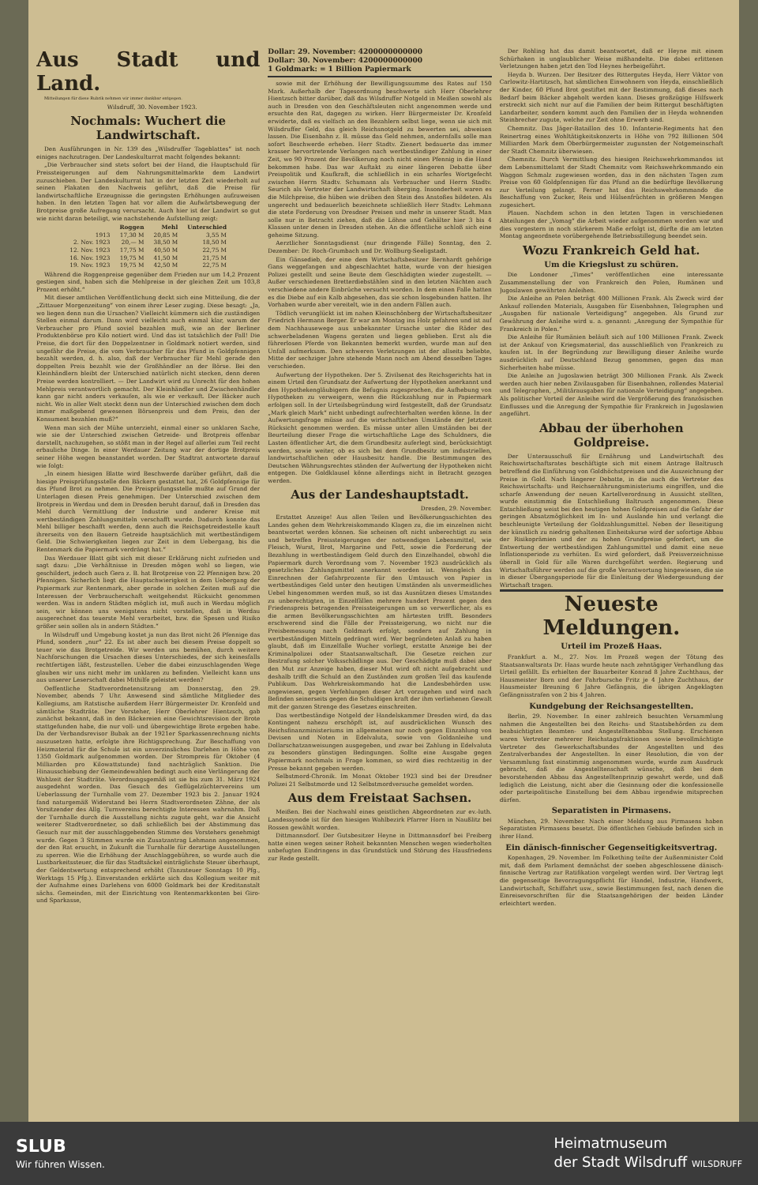Aus Stadt und Land.
Mitteilungen für diese Rubrik nehmen wir immer dankbar entgegen.
Wilsdruff, 30. November 1923.
Nochmals: Wuchert die Landwirtschaft.
Den Ausführungen in Nr. 139 des „Wilsdruffer Tageblattes“ ist noch einiges nachzutragen. Der Landeskulturrat macht folgendes bekannt:
„Die Verbraucher sind stets sofort bei der Hand, die Hauptschuld für Preissteigerungen auf dem Nahrungsmittelmarkte dem Landwirt zuzuschieben. Der Landeskulturrat hat in der letzten Zeit wiederholt auf seinen Plakaten den Nachweis geführt, daß die Preise für landwirtschaftliche Erzeugnisse die geringsten Erhöhungen aufzuweisen haben. In den letzten Tagen hat vor allem die Aufwärtsbewegung der Brotpreise große Aufregung verursacht. Auch hier ist der Landwirt so gut wie nicht daran beteiligt, wie nachstehende Aufstellung zeigt:
| | Roggen | Mehl | Unterschied |
| --- | --- | --- | --- |
| 1913 | 17,30 M | 20,85 M | 3,55 M |
| 2. Nov. 1923 | 20,— M | 38,50 M | 18,50 M |
| 12. Nov. 1923 | 17,75 M | 40,50 M | 22,75 M |
| 16. Nov. 1923 | 19,75 M | 41,50 M | 21,75 M |
| 19. Nov. 1923 | 19,75 M | 42,50 M | 22,75 M |
Während die Roggenpreise gegenüber dem Frieden nur um 14,2 Prozent gestiegen sind, haben sich die Mehlpreise in der gleichen Zeit um 103,8 Prozent erhöht.“
Mit dieser amtlichen Veröffentlichung deckt sich eine Mitteilung, die der „Zittauer Morgenzeitung“ von einem ihrer Leser zuging. Diese besagt: „Ja, wo liegen denn nun die Ursachen? Vielleicht kümmern sich die zuständigen Stellen einmal darum. Dann wird vielleicht auch einmal klar, warum der Verbraucher pro Pfund soviel bezahlen muß, wie an der Berliner Produktenbörse pro Kilo notiert wird. Und das ist tatsächlich der Fall! Die Preise, die dort für den Doppelzentner in Goldmark notiert werden, sind ungefähr die Preise, die vom Verbraucher für das Pfund in Goldpfennigen bezahlt werden, d. h. also, daß der Verbraucher für Mehl gerade den doppelten Preis bezahlt wie der Großhändler an der Börse. Bei den Kleinhändlern bleibt der Unterschied natürlich nicht stecken, denn deren Preise werden kontrolliert. — Der Landwirt wird zu Unrecht für den hohen Mehlpreis verantwortlich gemacht. Der Kleinhändler und Zwischenhändler kann gar nicht anders verkaufen, als wie er verkauft. Der Bäcker auch nicht. Wo in aller Welt steckt denn nun der Unterschied zwischen dem doch immer maßgebend gewesenen Börsenpreis und dem Preis, den der Konsument bezahlen muß?“
Wenn man sich der Mühe unterzieht, einmal einer so unklaren Sache, wie sie der Unterschied zwischen Getreide- und Brotpreis offenbar darstellt, nachzugehen, so stößt man in der Regel auf allerlei zum Teil recht erbauliche Dinge. In einer Werdauer Zeitung war der dortige Brotpreis seiner Höhe wegen beanstandet worden. Der Stadtrat antwortete darauf wie folgt:
„In einem hiesigen Blatte wird Beschwerde darüber geführt, daß die hiesige Preisprüfungsstelle den Bäckern gestattet hat, 26 Goldpfennige für das Pfund Brot zu nehmen. Die Preisprüfungsstelle mußte auf Grund der Unterlagen diesen Preis genehmigen. Der Unterschied zwischen dem Brotpreis in Werdau und dem in Dresden beruht darauf, daß in Dresden das Mehl durch Vermittlung der Industrie und anderer Kreise mit wertbeständigen Zahlungsmitteln verschafft wurde. Dadurch konnte das Mehl billiger beschafft werden, denn auch die Reichsgetreidestelle kauft ihrerseits von den Bauern Getreide hauptsächlich mit wertbeständigem Geld. Die Schwierigkeiten liegen zur Zeit in dem Uebergang, bis die Rentenmark die Papiermark verdrängt hat.“
Das Werdauer Blatt gibt sich mit dieser Erklärung nicht zufrieden und sagt dazu: „Die Verhältnisse in Dresden mögen wohl so liegen, wie geschildert, jedoch auch Gera z. B. hat Brotpreise von 22 Pfennigen bzw. 20 Pfennigen. Sicherlich liegt die Hauptschwierigkeit in dem Uebergang der Papiermark zur Rentenmark, aber gerade in solchen Zeiten muß auf die Interessen der Verbraucherschaft weitgehendst Rücksicht genommen werden. Was in andern Städten möglich ist, muß auch in Werdau möglich sein, wir können uns wenigstens nicht vorstellen, daß in Werdau ausgerechnet das teuerste Mehl verarbeitet, bzw. die Spesen und Risiko größer sein sollen als in andern Städten.“
In Wilsdruff und Umgebung kostet ja nun das Brot nicht 26 Pfennige das Pfund, sondern „nur“ 22. Es ist aber auch bei diesem Preise doppelt so teuer wie das Brotgetreide. Wir werden uns bemühen, durch weitere Nachforschungen die Ursachen dieses Unterschiedes, der sich keinesfalls rechtfertigen läßt, festzustellen. Ueber die dabei einzuschlagenden Wege glauben wir uns nicht mehr im unklaren zu befinden. Vielleicht kann uns aus unserer Leserschaft dabei Mithilfe geleistet werden?
Oeffentliche Stadtverordnetensitzung am Donnerstag, den 29. November, abends 7 Uhr. Anwesend sind sämtliche Mitglieder des Kollegiums, am Ratstische außerdem Herr Bürgermeister Dr. Kronfeld und sämtliche Stadträte. Der Vorsteher, Herr Oberlehrer Hientzsch, gab zunächst bekannt, daß in den Bäckereien eine Gewichtsrevision der Brote stattgefunden habe, die nur voll- und übergewichtige Brote ergeben habe. Da der Verbandsrevisor Bubak an der 1921er Sparkassenrechnung nichts auszusetzen hatte, erfolgte ihre Richtigsprechung. Zur Beschaffung von Heizmaterial für die Schule ist ein unverzinsliches Darlehen in Höhe von 1350 Goldmark aufgenommen worden. Der Strompreis für Oktober (4 Milliarden pro Kilowattstunde) fand nachträglich Sanktion. Die Hinausschiebung der Gemeindewahlen bedingt auch eine Verlängerung der Wahlzeit der Stadträte. Verordnungsgemäß ist sie bis zum 31. März 1924 ausgedehnt worden. Das Gesuch des Geflügelzüchtervereins um Ueberlassung der Turnhalle vom 27. Dezember 1923 bis 2. Januar 1924 fand naturgemäß Widerstand bei Herrn Stadtverordneten Zähne, der als Vorsitzender des Allg. Turnvereins berechtigte Interessen wahrnahm. Daß der Turnhalle durch die Ausstellung nichts zugute geht, war die Ansicht weiterer Stadtverordneter, so daß schließlich bei der Abstimmung das Gesuch nur mit der ausschlaggebenden Stimme des Vorstehers genehmigt wurde. Gegen 3 Stimmen wurde ein Zusatzantrag Lehmann angenommen, der den Rat ersucht, in Zukunft die Turnhalle für derartige Ausstellungen zu sperren. Wie die Erhöhung der Anschlaggebühren, so wurde auch die Lustbarkeitssteuer, die für das Stadtsäckel einträglichste Steuer überhaupt, der Geldentwertung entsprechend erhöht (Tanzsteuer Sonntags 10 Pfg., Werktags 15 Pfg.). Einverstanden erklärte sich das Kollegium weiter mit der Aufnahme eines Darlehens von 6000 Goldmark bei der Kreditanstalt sächs. Gemeinden, mit der Einrichtung von Rentenmarkkonten bei Giro- und Sparkasse,
Dollar: 29. November: 4200000000000
Dollar: 30. November: 4200000000000
1 Goldmark: = 1 Billion Papiermark
sowie mit der Erhöhung der Bewilligungssumme des Rates auf 150 Mark. Außerhalb der Tagesordnung beschwerte sich Herr Oberlehrer Hientzsch bitter darüber, daß das Wilsdruffer Notgeld in Meißen sowohl als auch in Dresden von den Geschäftsleuten nicht angenommen werde und ersuchte den Rat, dagegen zu wirken. Herr Bürgermeister Dr. Kronfeld erwiderte, daß es vielfach an den Bezahlern selbst liege, wenn sie sich mit Wilsdruffer Geld, das gleich Reichsnotgeld zu bewerten sei, abweisen lassen. Die Eisenbahn z. B. müsse das Geld nehmen, andernfalls solle man sofort Beschwerde erheben. Herr Stadtv. Zienert bedauerte das immer krasser hervortretende Verlangen nach wertbeständiger Zahlung in einer Zeit, wo 90 Prozent der Bevölkerung noch nicht einen Pfennig in die Hand bekommen habe. Das war Auftakt zu einer längeren Debatte über Preispolitik und Kaufkraft, die schließlich in ein scharfes Wortgefecht zwischen Herrn Stadtv. Schumann als Verbraucher und Herrn Stadtv. Seurich als Vertreter der Landwirtschaft überging. Insonderheit waren es die Milchpreise, die hüben wie drüben den Stein des Anstoßes bildeten. Als ungerecht und bedauerlich bezeichnete schließlich Herr Stadtv. Lehmann die stete Forderung von Dresdner Preisen und mehr in unserer Stadt. Man solle nur in Betracht ziehen, daß die Löhne und Gehälter hier 3 bis 4 Klassen unter denen in Dresden stehen. An die öffentliche schloß sich eine geheime Sitzung.
Aerztlicher Sonntagsdienst (nur dringende Fälle) Sonntag, den 2. Dezember: Dr. Roch-Grumbach und Dr. Wollburg-Seeligstadt.
Ein Gänsedieb, der eine dem Wirtschaftsbesitzer Bernhardt gehörige Gans weggefangen und abgeschlachtet hatte, wurde von der hiesigen Polizei gestellt und seine Beute dem Geschädigten wieder zugestellt. — Außer verschiedenen Bretterdiebstählen sind in den letzten Nächten auch verschiedene andere Einbrüche versucht worden. In dem einen Falle hatten es die Diebe auf ein Kalb abgesehen, das sie schon losgebunden hatten. Ihr Vorhaben wurde aber vereitelt, wie in den andern Fällen auch.
Tödlich verunglückt ist im nahen Kleinschönberg der Wirtschaftsbesitzer Friedrich Hermann Berger. Er war am Montag ins Holz gefahren und ist auf dem Nachhausewege aus unbekannter Ursache unter die Räder des schwerbeladenen Wagens geraten und liegen geblieben. Erst als die führerlosen Pferde von Bekannten bemerkt wurden, wurde man auf den Unfall aufmerksam. Den schweren Verletzungen ist der allseits beliebte, Mitte der sechziger Jahre stehende Mann noch am Abend desselben Tages verschieden.
Aufwertung der Hypotheken. Der 5. Zivilsenat des Reichsgerichts hat in einem Urteil den Grundsatz der Aufwertung der Hypotheken anerkannt und den Hypothekengläubigern die Befugnis zugesprochen, die Aufhebung von Hypotheken zu verweigern, wenn die Rückzahlung nur in Papiermark erfolgen soll. In der Urteilsbegründung wird festgestellt, daß der Grundsatz „Mark gleich Mark“ nicht unbedingt aufrechterhalten werden könne. In der Aufwertungsfrage müsse auf die wirtschaftlichen Umstände der Jetztzeit Rücksicht genommen werden. Es müsse unter allen Umständen bei der Beurteilung dieser Frage die wirtschaftliche Lage des Schuldners, die Lasten öffentlicher Art, die dem Grundbesitz auferlegt sind, berücksichtigt werden, sowie weiter, ob es sich bei dem Grundbesitz um industriellen, landwirtschaftlichen oder Hausbesitz handle. Die Bestimmungen des Deutschen Währungsrechtes ständen der Aufwertung der Hypotheken nicht entgegen. Die Goldklausel könne allerdings nicht in Betracht gezogen werden.
Aus der Landeshauptstadt.
Dresden, 29. November.
Erstattet Anzeige! Aus allen Teilen und Bevölkerungsschichten des Landes gehen dem Wehrkreiskommando Klagen zu, die im einzelnen nicht beantwortet werden können. Sie scheinen oft nicht unberechtigt zu sein und betreffen Preissteigerungen der notwendigen Lebensmittel, wie Fleisch, Wurst, Brot, Margarine und Fett, sowie die Forderung der Bezahlung in wertbeständigem Geld durch den Einzelhandel, obwohl die Papiermark durch Verordnung vom 7. November 1923 ausdrücklich als gesetzliches Zahlungsmittel anerkannt worden ist. Wenngleich das Einrechnen der Gefahrprozente für den Umtausch von Papier in wertbeständiges Geld unter den heutigen Umständen als unvermeidliches Uebel hingenommen werden muß, so ist das Ausnützen dieses Umstandes zu unberechtigten, in Einzelfällen mehrere hundert Prozent gegen den Friedenspreis betragenden Preissteigerungen um so verwerflicher, als es die armen Bevölkerungsschichten am härtesten trifft. Besonders erschwerend sind die Fälle der Preissteigerung, wo nicht nur die Preisbemessung nach Goldmark erfolgt, sondern auf Zahlung in wertbeständigen Mitteln gedrängt wird. Wer begründeten Anlaß zu haben glaubt, daß im Einzelfalle Wucher vorliegt, erstatte Anzeige bei der Kriminalpolizei oder Staatsanwaltschaft. Die Gesetze reichen zur Bestrafung solcher Volksschädlinge aus. Der Geschädigte muß dabei aber den Mut zur Anzeige haben, dieser Mut wird oft nicht aufgebracht und deshalb trifft die Schuld an den Zuständen zum großen Teil das kaufende Publikum. Das Wehrkreiskommando hat die Landesbehörden usw. angewiesen, gegen Verfehlungen dieser Art vorzugehen und wird nach Befinden seinerseits gegen die Schuldigen kraft der ihm verliehenen Gewalt mit der ganzen Strenge des Gesetzes einschreiten.
Das wertbeständige Notgeld der Handelskammer Dresden wird, da das Kontingent nahezu erschöpft ist, auf ausdrücklichen Wunsch des Reichsfinanzministeriums im allgemeinen nur noch gegen Einzahlung von Devisen und Noten in Edelvaluta, sowie von Goldanleihe und Dollarschatzanweisungen ausgegeben, und zwar bei Zahlung in Edelvaluta zu besonders günstigen Bedingungen. Sollte eine Ausgabe gegen Papiermark nochmals in Frage kommen, so wird dies rechtzeitig in der Presse bekannt gegeben werden.
Selbstmord-Chronik. Im Monat Oktober 1923 sind bei der Dresdner Polizei 21 Selbstmorde und 12 Selbstmordversuche gemeldet worden.
Aus dem Freistaat Sachsen.
Meißen. Bei der Nachwahl eines geistlichen Abgeordneten zur ev.-luth. Landessynode ist für den hiesigen Wahlbezirk Pfarrer Horn in Naußlitz bei Rossen gewählt worden.
Dittmannsdorf. Der Gutsbesitzer Heyne in Dittmannsdorf bei Freiberg hatte einen wegen seiner Roheit bekannten Menschen wegen wiederholten unbefugten Eindringens in das Grundstück und Störung des Hausfriedens zur Rede gestellt.
Der Rohling hat das damit beantwortet, daß er Heyne mit einem Schürhaken in unglaublicher Weise mißhandelte. Die dabei erlittenen Verletzungen haben jetzt den Tod Heynes herbeigeführt.
Heyda b. Wurzen. Der Besitzer des Rittergutes Heyda, Herr Viktor von Carlowitz-Hartitzsch, hat sämtlichen Einwohnern von Heyda, einschließlich der Kinder, 60 Pfund Brot gestiftet mit der Bestimmung, daß dieses nach Bedarf beim Bäcker abgeholt werden kann. Dieses großzügige Hilfswerk erstreckt sich nicht nur auf die Familien der beim Rittergut beschäftigten Landarbeiter, sondern kommt auch den Familien der in Heyda wohnenden Steinbrecher zugute, welche zur Zeit ohne Erwerb sind.
Chemnitz. Das Jäger-Bataillon des 10. Infanterie-Regiments hat den Reinertrag eines Wohltätigkeitskonzerts in Höhe von 792 Billionen 504 Milliarden Mark dem Oberbürgermeister zugunsten der Notgemeinschaft der Stadt Chemnitz überwiesen.
Chemnitz. Durch Vermittlung des hiesigen Reichswehrkommandos ist dem Lebensmittelamt der Stadt Chemnitz vom Reichswehrkommando ein Waggon Schmalz zugewiesen worden, das in den nächsten Tagen zum Preise von 60 Goldpfennigen für das Pfund an die bedürftige Bevölkerung zur Verteilung gelangt. Ferner hat das Reichswehrkommando die Beschaffung von Zucker, Reis und Hülsenfrüchten in größeren Mengen zugesichert.
Plauen. Nachdem schon in den letzten Tagen in verschiedenen Abteilungen der „Vomag“ die Arbeit wieder aufgenommen worden war und dies vorgestern in noch stärkerem Maße erfolgt ist, dürfte die am letzten Montag angeordnete vorübergehende Betriebsstillegung beendet sein.
Wozu Frankreich Geld hat.
Um die Kriegslust zu schüren.
Die Londoner „Times“ veröffentlichen eine interessante Zusammenstellung der von Frankreich den Polen, Rumänen und Jugoslawen gewährten Anleihen.
Die Anleihe an Polen beträgt 400 Millionen Frank. Als Zweck wird der Ankauf rollenden Materials, Ausgaben für Eisenbahnen, Telegraphen und „Ausgaben für nationale Verteidigung“ angegeben. Als Grund zur Gewährung der Anleihe wird u. a. genannt: „Anregung der Sympathie für Frankreich in Polen.“
Die Anleihe für Rumänien beläuft sich auf 100 Millionen Frank. Zweck ist der Ankauf von Kriegsmaterial, das ausschließlich von Frankreich zu kaufen ist. In der Begründung zur Bewilligung dieser Anleihe wurde ausdrücklich auf Deutschland Bezug genommen, gegen das man Sicherheiten habe müsse.
Die Anleihe an Jugoslawien beträgt 300 Millionen Frank. Als Zweck werden auch hier neben Zivilausgaben für Eisenbahnen, rollendes Material und Telegraphen, „Militärausgaben für nationale Verteidigung“ angegeben. Als politischer Vorteil der Anleihe wird die Vergrößerung des französischen Einflusses und die Anregung der Sympathie für Frankreich in Jugoslawien angeführt.
Abbau der überhohen Goldpreise.
Der Unterausschuß für Ernährung und Landwirtschaft des Reichswirtschaftsrates beschäftigte sich mit einem Antrage Baltrusch betreffend die Einführung von Goldhöchstpreisen und die Auszeichnung der Preise in Gold. Nach längerer Debatte, in die auch die Vertreter des Reichswirtschafts- und Reichsernährungsministeriums eingriffen, und die scharfe Anwendung der neuen Kartellverordnung in Aussicht stellten, wurde einstimmig die Entschließung Baltrusch angenommen. Diese Entschließung weist bei den heutigen hohen Goldpreisen auf die Gefahr der geringen Absatzmöglichkeit im In- und Auslande hin und verlangt die beschleunigte Verteilung der Goldzahlungsmittel. Neben der Beseitigung der künstlich zu niedrig gehaltenen Einheitskurse wird der sofortige Abbau der Risikoprämien und der zu hohen Grundpreise gefordert, um die Entwertung der wertbeständigen Zahlungsmittel und damit eine neue Inflationsperiode zu verhüten. Es wird gefordert, daß Preisverzeichnisse überall in Gold für alle Waren durchgeführt werden. Regierung und Wirtschaftsführer werden auf die große Verantwortung hingewiesen, die sie in dieser Übergangsperiode für die Einleitung der Wiedergesundung der Wirtschaft tragen.
Neueste Meldungen.
Urteil im Prozeß Haas.
Frankfurt a. M., 27. Nov. Im Prozeß wegen der Tötung des Staatsanwaltsrats Dr. Haas wurde heute nach zehntägiger Verhandlung das Urteil gefällt. Es erhielten der Bauarbeiter Konrad 8 Jahre Zuchthaus, der Hausmeister Born und der Fahrbursche Fritz je 4 Jahre Zuchthaus, der Hausmeister Breuning 6 Jahre Gefängnis, die übrigen Angeklagten Gefängnisstrafen von 2 bis 4 Jahren.
Kundgebung der Reichsangestellten.
Berlin, 29. November. In einer zahlreich besuchten Versammlung nahmen die Angestellten bei den Reichs- und Staatsbehörden zu dem beabsichtigten Beamten- und Angestelltenabbau Stellung. Erschienen waren Vertreter mehrerer Reichstagsfraktionen sowie bevollmächtigte Vertreter des Gewerkschaftsbundes der Angestellten und des Zentralverbandes der Angestellten. In einer Resolution, die von der Versammlung fast einstimmig angenommen wurde, wurde zum Ausdruck gebracht, daß die Angestelltenschaft wünsche, daß bei dem bevorstehenden Abbau das Angestelltenprinzip gewahrt werde, und daß lediglich die Leistung, nicht aber die Gesinnung oder die konfessionelle oder parteipolitische Einstellung bei dem Abbau irgendwie mitsprechen dürfen.
Separatisten in Pirmasens.
München, 29. November. Nach einer Meldung aus Pirmasens haben Separatisten Pirmasens besetzt. Die öffentlichen Gebäude befinden sich in ihrer Hand.
Ein dänisch-finnischer Gegenseitigkeitsvertrag.
Kopenhagen, 29. November. Im Folkething teilte der Außenminister Cold mit, daß dem Parlament demnächst der soeben abgeschlossene dänisch-finnische Vertrag zur Ratifikation vorgelegt werden wird. Der Vertrag legt die gegenseitige Bevorzugungspflicht für Handel, Industrie, Handwerk, Landwirtschaft, Schiffahrt usw., sowie Bestimmungen fest, nach denen die Einreisevorschriften für die Staatsangehörigen der beiden Länder erleichtert werden.
SLUB
Wir führen Wissen.
Heimatmuseum
der Stadt Wilsdruff WILSDRUFF